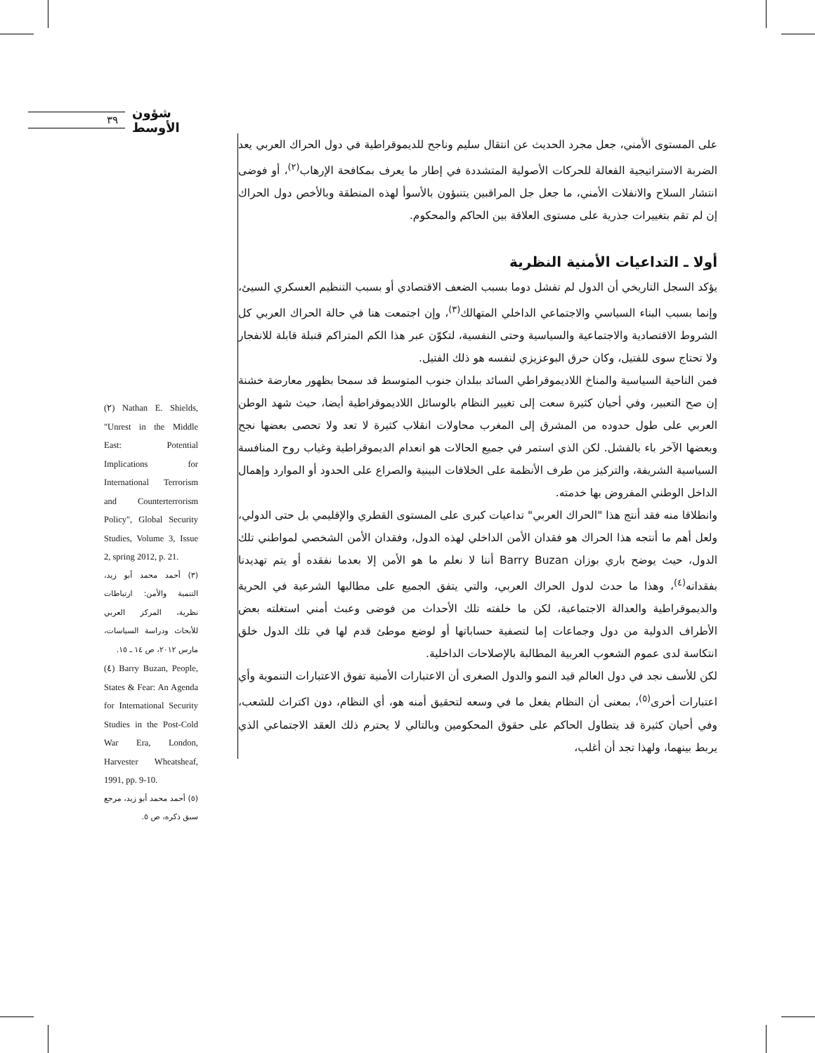٣٩
شؤون الأوسط
على المستوى الأمني، جعل مجرد الحديث عن انتقال سليم وناجح للديموقراطية في دول الحراك العربي يعد الضربة الاستراتيجية الفعالة للحركات الأصولية المتشددة في إطار ما يعرف بمكافحة الإرهاب<sup>(٢)</sup>، أو فوضى انتشار السلاح والانفلات الأمني، ما جعل جل المراقبين يتنبؤون بالأسوأ لهذه المنطقة وبالأخص دول الحراك إن لم تقم بتغييرات جذرية على مستوى العلاقة بين الحاكم والمحكوم.
أولا ـ التداعيات الأمنية النظرية
يؤكد السجل التاريخي أن الدول لم تفشل دوما بسبب الضعف الاقتصادي أو بسبب التنظيم العسكري السيئ، وإنما بسبب البناء السياسي والاجتماعي الداخلي المتهالك<sup>(٣)</sup>، وإن اجتمعت هنا في حالة الحراك العربي كل الشروط الاقتصادية والاجتماعية والسياسية وحتى النفسية، لتكوّن عبر هذا الكم المتراكم قنبلة قابلة للانفجار ولا تحتاج سوى للفتيل، وكان حرق البوعزيزي لنفسه هو ذلك الفتيل.
فمن الناحية السياسية والمناخ اللاديموقراطي السائد ببلدان جنوب المتوسط قد سمحا بظهور معارضة خشنة إن صح التعبير، وفي أحيان كثيرة سعت إلى تغيير النظام بالوسائل اللاديموقراطية أيضا، حيث شهد الوطن العربي على طول حدوده من المشرق إلى المغرب محاولات انقلاب كثيرة لا تعد ولا تحصى بعضها نجح وبعضها الآخر باء بالفشل. لكن الذي استمر في جميع الحالات هو انعدام الديموقراطية وغياب روح المنافسة السياسية الشريفة، والتركيز من طرف الأنظمة على الخلافات البينية والصراع على الحدود أو الموارد وإهمال الداخل الوطني المفروض بها خدمته.
وانطلاقا منه فقد أنتج هذا "الحراك العربي" تداعيات كبرى على المستوى القطري والإقليمي بل حتى الدولي، ولعل أهم ما أنتجه هذا الحراك هو فقدان الأمن الداخلي لهذه الدول، وفقدان الأمن الشخصي لمواطني تلك الدول، حيث يوضح باري بوزان Barry Buzan أننا لا نعلم ما هو الأمن إلا بعدما نفقده أو يتم تهديدنا بفقدانه<sup>(٤)</sup>، وهذا ما حدث لدول الحراك العربي، والتي يتفق الجميع على مطالبها الشرعية في الحرية والديموقراطية والعدالة الاجتماعية، لكن ما خلفته تلك الأحداث من فوضى وعبث أمني استغلته بعض الأطراف الدولية من دول وجماعات إما لتصفية حساباتها أو لوضع موطئ قدم لها في تلك الدول خلق انتكاسة لدى عموم الشعوب العربية المطالبة بالإصلاحات الداخلية.
لكن للأسف نجد في دول العالم قيد النمو والدول الصغرى أن الاعتبارات الأمنية تفوق الاعتبارات التنموية وأي اعتبارات أخرى<sup>(٥)</sup>، بمعنى أن النظام يفعل ما في وسعه لتحقيق أمنه هو، أي النظام، دون اكتراث للشعب، وفي أحيان كثيرة قد يتطاول الحاكم على حقوق المحكومين وبالتالي لا يحترم ذلك العقد الاجتماعي الذي يربط بينهما، ولهذا تجد أن أغلب،
(٢) Nathan E. Shields, "Unrest in the Middle East: Potential Implications for International Terrorism and Counterterrorism Policy", Global Security Studies, Volume 3, Issue 2, spring 2012, p. 21.
(٣) أحمد محمد أبو زيد، التنمية والأمن: ارتباطات نظرية، المركز العربي للأبحاث ودراسة السياسات، مارس ٢٠١٢، ص ١٤ ـ ١٥.
(٤) Barry Buzan, People, States & Fear: An Agenda for International Security Studies in the Post-Cold War Era, London, Harvester Wheatsheaf, 1991, pp. 9-10.
(٥) أحمد محمد أبو زيد، مرجع سبق ذكره، ص ٥.